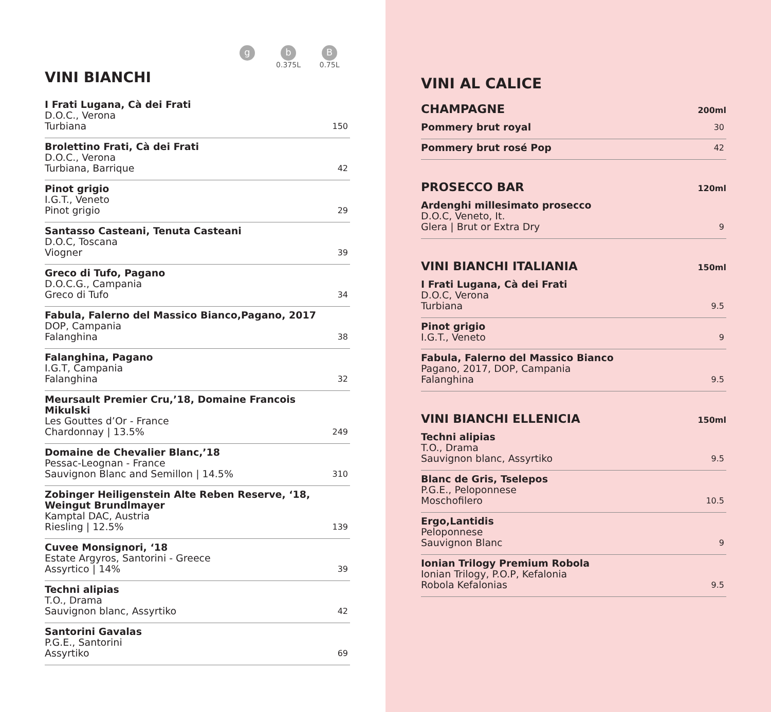g
b
0.375L
B
0.75L
VINI BIANCHI
I Frati Lugana, Cà dei Frati
D.O.C., Verona
Turbiana
150
Brolettino Frati, Cà dei Frati
D.O.C., Verona
Turbiana, Barrique
42
Pinot grigio
I.G.T., Veneto
Pinot grigio
29
Santasso Casteani, Tenuta Casteani
D.O.C, Toscana
Viogner
39
Greco di Tufo, Pagano
D.O.C.G., Campania
Greco di Tufo
34
Fabula, Falerno del Massico Bianco,Pagano, 2017
DOP, Campania
Falanghina
38
Falanghina, Pagano
I.G.T, Campania
Falanghina
32
Meursault Premier Cru,’18, Domaine Francois Mikulski
Les Gouttes d’Or - France
Chardonnay | 13.5%
249
Domaine de Chevalier Blanc,’18
Pessac-Leognan - France
Sauvignon Blanc and Semillon | 14.5%
310
Zobinger Heiligenstein Alte Reben Reserve, ‘18,
Weingut Brundlmayer
Kamptal DAC, Austria
Riesling | 12.5%
139
Cuvee Monsignori, ‘18
Estate Argyros, Santorini - Greece
Assyrtico | 14%
39
Techni alipias
T.O., Drama
Sauvignon blanc, Assyrtiko
42
Santorini Gavalas
P.G.E., Santorini
Assyrtiko
69
VINI AL CALICE
CHAMPAGNE 200ml
Pommery brut royal
30
Pommery brut rosé Pop
42
PROSECCO BAR 120ml
Ardenghi millesimato prosecco
D.O.C, Veneto, It.
Glera | Brut or Extra Dry
9
VINI BIANCHI ITALIANIA 150ml
I Frati Lugana, Cà dei Frati
D.O.C, Verona
Turbiana
9.5
Pinot grigio
I.G.T., Veneto
9
Fabula, Falerno del Massico Bianco
Pagano, 2017, DOP, Campania
Falanghina
9.5
VINI BIANCHI ELLENICIA 150ml
Techni alipias
T.O., Drama
Sauvignon blanc, Assyrtiko
9.5
Blanc de Gris, Tselepos
P.G.E., Peloponnese
Moschofilero
10.5
Ergo,Lantidis
Peloponnese
Sauvignon Blanc
9
Ionian Trilogy Premium Robola
Ionian Trilogy, P.O.P, Kefalonia
Robola Kefalonias
9.5